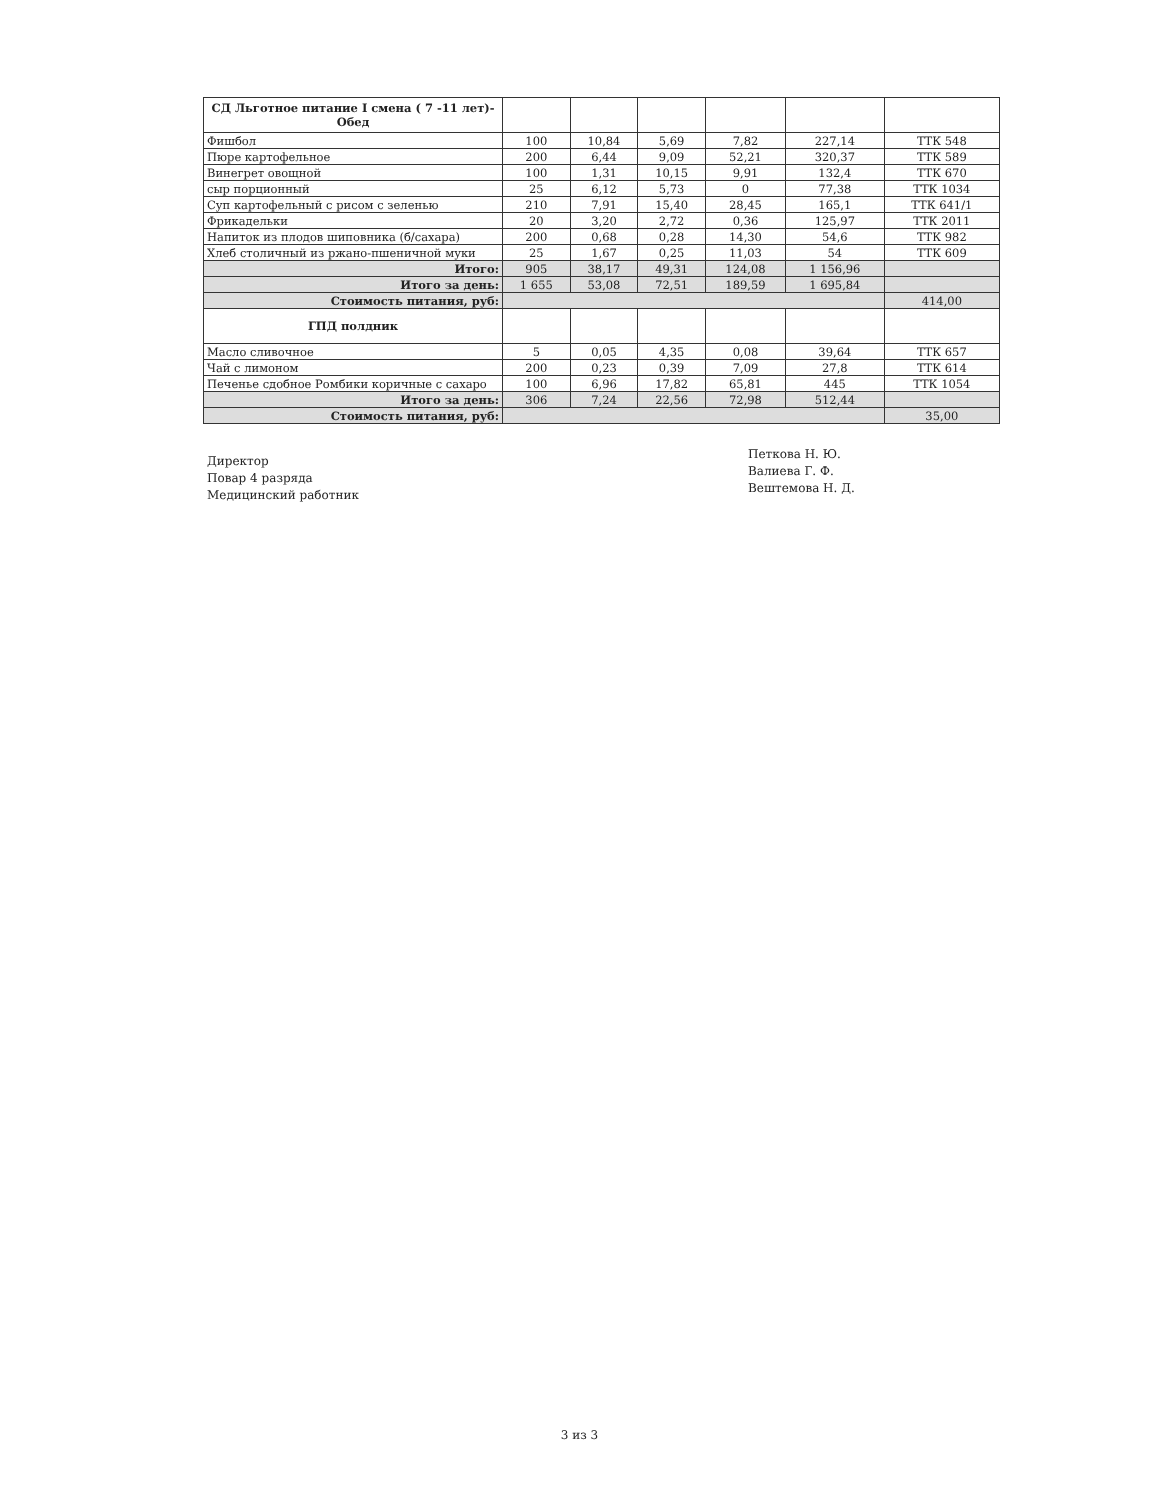| СД Льготное питание I смена ( 7 -11 лет)-Обед | | | | | | |
| Фишбол | 100 | 10,84 | 5,69 | 7,82 | 227,14 | ТТК 548 |
| Пюре картофельное | 200 | 6,44 | 9,09 | 52,21 | 320,37 | ТТК 589 |
| Винегрет овощной | 100 | 1,31 | 10,15 | 9,91 | 132,4 | ТТК 670 |
| сыр порционный | 25 | 6,12 | 5,73 | 0 | 77,38 | ТТК 1034 |
| Суп картофельный с рисом с зеленью | 210 | 7,91 | 15,40 | 28,45 | 165,1 | ТТК 641/1 |
| Фрикадельки | 20 | 3,20 | 2,72 | 0,36 | 125,97 | ТТК 2011 |
| Напиток из плодов шиповника (б/сахара) | 200 | 0,68 | 0,28 | 14,30 | 54,6 | ТТК 982 |
| Хлеб столичный из ржано-пшеничной муки | 25 | 1,67 | 0,25 | 11,03 | 54 | ТТК 609 |
| Итого: | 905 | 38,17 | 49,31 | 124,08 | 1 156,96 | |
| Итого за день: | 1 655 | 53,08 | 72,51 | 189,59 | 1 695,84 | |
| Стоимость питания, руб: | | | | | | 414,00 |
| ГПД полдник | | | | | | |
| Масло сливочное | 5 | 0,05 | 4,35 | 0,08 | 39,64 | ТТК 657 |
| Чай с лимоном | 200 | 0,23 | 0,39 | 7,09 | 27,8 | ТТК 614 |
| Печенье сдобное Ромбики коричные с сахаро | 100 | 6,96 | 17,82 | 65,81 | 445 | ТТК 1054 |
| Итого за день: | 306 | 7,24 | 22,56 | 72,98 | 512,44 | |
| Стоимость питания, руб: | | | | | | 35,00 |
Директор
Повар 4 разряда
Медицинский работник
Петкова Н. Ю.
Валиева Г. Ф.
Вештемова Н. Д.
3 из 3